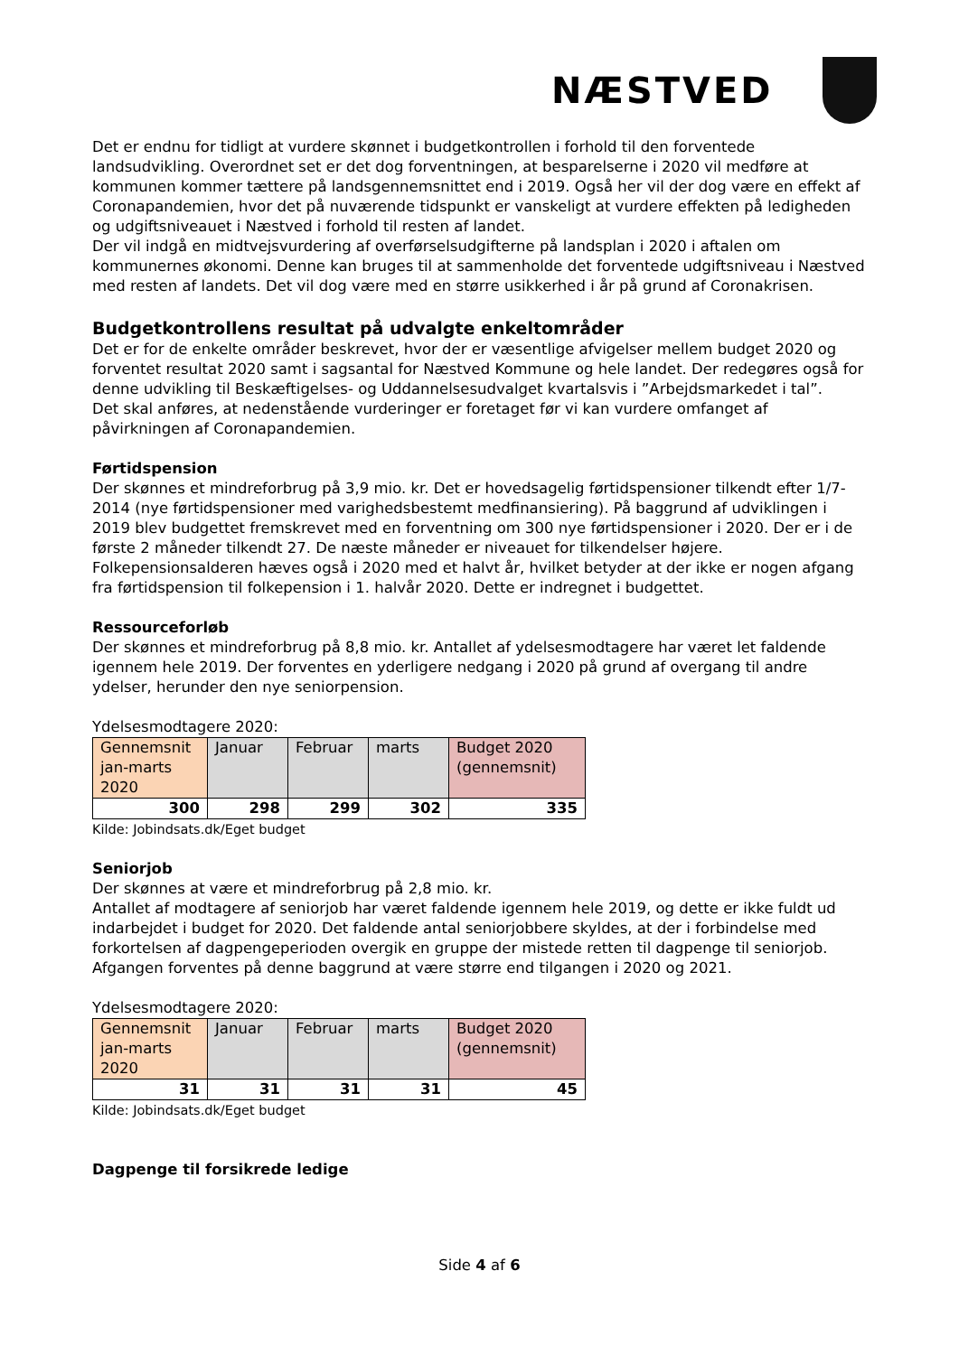NÆSTVED
Det er endnu for tidligt at vurdere skønnet i budgetkontrollen i forhold til den forventede landsudvikling. Overordnet set er det dog forventningen, at besparelserne i 2020 vil medføre at kommunen kommer tættere på landsgennemsnittet end i 2019. Også her vil der dog være en effekt af Coronapandemien, hvor det på nuværende tidspunkt er vanskeligt at vurdere effekten på ledigheden og udgiftsniveauet i Næstved i forhold til resten af landet.
Der vil indgå en midtvejsvurdering af overførselsudgifterne på landsplan i 2020 i aftalen om kommunernes økonomi. Denne kan bruges til at sammenholde det forventede udgiftsniveau i Næstved med resten af landets. Det vil dog være med en større usikkerhed i år på grund af Coronakrisen.
Budgetkontrollens resultat på udvalgte enkeltområder
Det er for de enkelte områder beskrevet, hvor der er væsentlige afvigelser mellem budget 2020 og forventet resultat 2020 samt i sagsantal for Næstved Kommune og hele landet. Der redegøres også for denne udvikling til Beskæftigelses- og Uddannelsesudvalget kvartalsvis i ”Arbejdsmarkedet i tal”.
Det skal anføres, at nedenstående vurderinger er foretaget før vi kan vurdere omfanget af påvirkningen af Coronapandemien.
Førtidspension
Der skønnes et mindreforbrug på 3,9 mio. kr. Det er hovedsagelig førtidspensioner tilkendt efter 1/7-2014 (nye førtidspensioner med varighedsbestemt medfinansiering). På baggrund af udviklingen i 2019 blev budgettet fremskrevet med en forventning om 300 nye førtidspensioner i 2020. Der er i de første 2 måneder tilkendt 27. De næste måneder er niveauet for tilkendelser højere. Folkepensionsalderen hæves også i 2020 med et halvt år, hvilket betyder at der ikke er nogen afgang fra førtidspension til folkepension i 1. halvår 2020. Dette er indregnet i budgettet.
Ressourceforløb
Der skønnes et mindreforbrug på 8,8 mio. kr. Antallet af ydelsesmodtagere har været let faldende igennem hele 2019. Der forventes en yderligere nedgang i 2020 på grund af overgang til andre ydelser, herunder den nye seniorpension.
Ydelsesmodtagere 2020:
| Gennemsnit jan-marts 2020 | Januar | Februar | marts | Budget 2020 (gennemsnit) |
| 300 | 298 | 299 | 302 | 335 |
Kilde: Jobindsats.dk/Eget budget
Seniorjob
Der skønnes at være et mindreforbrug på 2,8 mio. kr.
Antallet af modtagere af seniorjob har været faldende igennem hele 2019, og dette er ikke fuldt ud indarbejdet i budget for 2020. Det faldende antal seniorjobbere skyldes, at der i forbindelse med forkortelsen af dagpengeperioden overgik en gruppe der mistede retten til dagpenge til seniorjob. Afgangen forventes på denne baggrund at være større end tilgangen i 2020 og 2021.
Ydelsesmodtagere 2020:
| Gennemsnit jan-marts 2020 | Januar | Februar | marts | Budget 2020 (gennemsnit) |
| 31 | 31 | 31 | 31 | 45 |
Kilde: Jobindsats.dk/Eget budget
Dagpenge til forsikrede ledige
Side 4 af 6